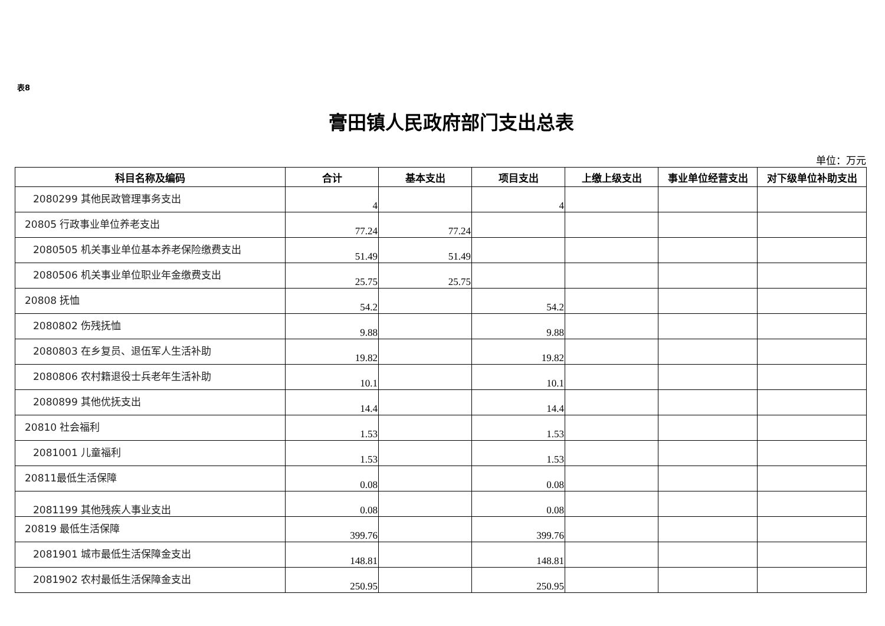表8
膏田镇人民政府部门支出总表
单位：万元
| 科目名称及编码 | 合计 | 基本支出 | 项目支出 | 上缴上级支出 | 事业单位经营支出 | 对下级单位补助支出 |
| --- | --- | --- | --- | --- | --- | --- |
| 2080299 其他民政管理事务支出 | 4 | | 4 | | | |
| 20805 行政事业单位养老支出 | 77.24 | 77.24 | | | | |
| 2080505 机关事业单位基本养老保险缴费支出 | 51.49 | 51.49 | | | | |
| 2080506 机关事业单位职业年金缴费支出 | 25.75 | 25.75 | | | | |
| 20808 抚恤 | 54.2 | | 54.2 | | | |
| 2080802 伤残抚恤 | 9.88 | | 9.88 | | | |
| 2080803 在乡复员、退伍军人生活补助 | 19.82 | | 19.82 | | | |
| 2080806 农村籍退役士兵老年生活补助 | 10.1 | | 10.1 | | | |
| 2080899 其他优抚支出 | 14.4 | | 14.4 | | | |
| 20810 社会福利 | 1.53 | | 1.53 | | | |
| 2081001 儿童福利 | 1.53 | | 1.53 | | | |
| 20811最低生活保障 | 0.08 | | 0.08 | | | |
| 2081199 其他残疾人事业支出 | 0.08 | | 0.08 | | | |
| 20819 最低生活保障 | 399.76 | | 399.76 | | | |
| 2081901 城市最低生活保障金支出 | 148.81 | | 148.81 | | | |
| 2081902 农村最低生活保障金支出 | 250.95 | | 250.95 | | | |